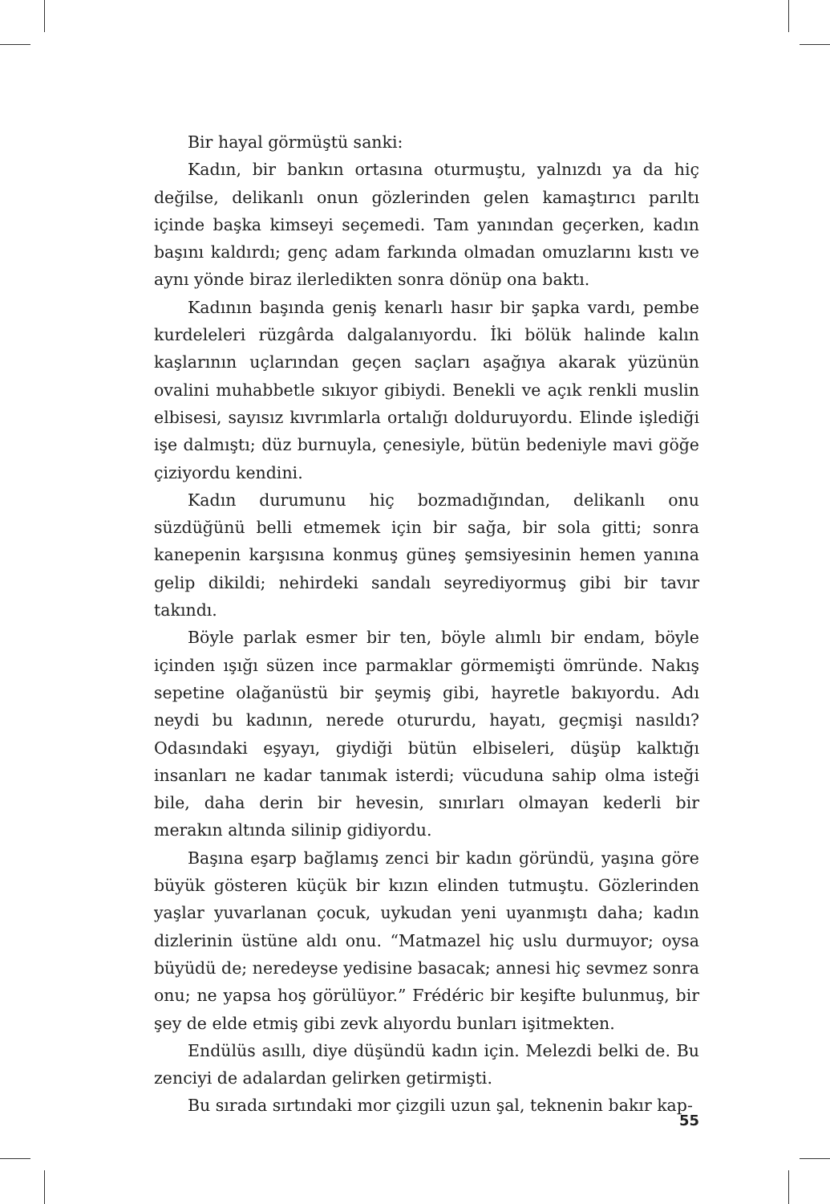Bir hayal görmüştü sanki:
Kadın, bir bankın ortasına oturmuştu, yalnızdı ya da hiç değilse, delikanlı onun gözlerinden gelen kamaştırıcı parıltı içinde başka kimseyi seçemedi. Tam yanından geçerken, kadın başını kaldırdı; genç adam farkında olmadan omuzlarını kıstı ve aynı yönde biraz ilerledikten sonra dönüp ona baktı.
Kadının başında geniş kenarlı hasır bir şapka vardı, pembe kurdeleleri rüzgârda dalgalanıyordu. İki bölük halinde kalın kaşlarının uçlarından geçen saçları aşağıya akarak yüzünün ovalini muhabbetle sıkıyor gibiydi. Benekli ve açık renkli muslin elbisesi, sayısız kıvrımlarla ortalığı dolduruyordu. Elinde işlediği işe dalmıştı; düz burnuyla, çenesiyle, bütün bedeniyle mavi göğe çiziyordu kendini.
Kadın durumunu hiç bozmadığından, delikanlı onu süzdüğünü belli etmemek için bir sağa, bir sola gitti; sonra kanepenin karşısına konmuş güneş şemsiyesinin hemen yanına gelip dikildi; nehirdeki sandalı seyrediyormuş gibi bir tavır takındı.
Böyle parlak esmer bir ten, böyle alımlı bir endam, böyle içinden ışığı süzen ince parmaklar görmemişti ömründe. Nakış sepetine olağanüstü bir şeymiş gibi, hayretle bakıyordu. Adı neydi bu kadının, nerede otururdu, hayatı, geçmişi nasıldı? Odasındaki eşyayı, giydiği bütün elbiseleri, düşüp kalktığı insanları ne kadar tanımak isterdi; vücuduna sahip olma isteği bile, daha derin bir hevesin, sınırları olmayan kederli bir merakın altında silinip gidiyordu.
Başına eşarp bağlamış zenci bir kadın göründü, yaşına göre büyük gösteren küçük bir kızın elinden tutmuştu. Gözlerinden yaşlar yuvarlanan çocuk, uykudan yeni uyanmıştı daha; kadın dizlerinin üstüne aldı onu. “Matmazel hiç uslu durmuyor; oysa büyüdü de; neredeyse yedisine basacak; annesi hiç sevmez sonra onu; ne yapsa hoş görülüyor.” Frédéric bir keşifte bulunmuş, bir şey de elde etmiş gibi zevk alıyordu bunları işitmekten.
Endülüs asıllı, diye düşündü kadın için. Melezdi belki de. Bu zenciyi de adalardan gelirken getirmişti.
Bu sırada sırtındaki mor çizgili uzun şal, teknenin bakır kap-
55